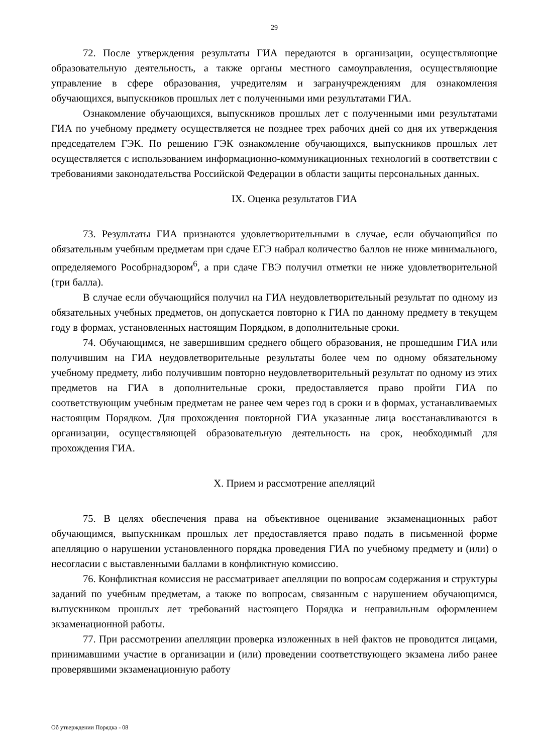29
72. После утверждения результаты ГИА передаются в организации, осуществляющие образовательную деятельность, а также органы местного самоуправления, осуществляющие управление в сфере образования, учредителям и загранучреждениям для ознакомления обучающихся, выпускников прошлых лет с полученными ими результатами ГИА.
Ознакомление обучающихся, выпускников прошлых лет с полученными ими результатами ГИА по учебному предмету осуществляется не позднее трех рабочих дней со дня их утверждения председателем ГЭК. По решению ГЭК ознакомление обучающихся, выпускников прошлых лет осуществляется с использованием информационно-коммуникационных технологий в соответствии с требованиями законодательства Российской Федерации в области защиты персональных данных.
IX. Оценка результатов ГИА
73. Результаты ГИА признаются удовлетворительными в случае, если обучающийся по обязательным учебным предметам при сдаче ЕГЭ набрал количество баллов не ниже минимального, определяемого Рособрнадзором<sup>6</sup>, а при сдаче ГВЭ получил отметки не ниже удовлетворительной (три балла).
В случае если обучающийся получил на ГИА неудовлетворительный результат по одному из обязательных учебных предметов, он допускается повторно к ГИА по данному предмету в текущем году в формах, установленных настоящим Порядком, в дополнительные сроки.
74. Обучающимся, не завершившим среднего общего образования, не прошедшим ГИА или получившим на ГИА неудовлетворительные результаты более чем по одному обязательному учебному предмету, либо получившим повторно неудовлетворительный результат по одному из этих предметов на ГИА в дополнительные сроки, предоставляется право пройти ГИА по соответствующим учебным предметам не ранее чем через год в сроки и в формах, устанавливаемых настоящим Порядком. Для прохождения повторной ГИА указанные лица восстанавливаются в организации, осуществляющей образовательную деятельность на срок, необходимый для прохождения ГИА.
X. Прием и рассмотрение апелляций
75. В целях обеспечения права на объективное оценивание экзаменационных работ обучающимся, выпускникам прошлых лет предоставляется право подать в письменной форме апелляцию о нарушении установленного порядка проведения ГИА по учебному предмету и (или) о несогласии с выставленными баллами в конфликтную комиссию.
76. Конфликтная комиссия не рассматривает апелляции по вопросам содержания и структуры заданий по учебным предметам, а также по вопросам, связанным с нарушением обучающимся, выпускником прошлых лет требований настоящего Порядка и неправильным оформлением экзаменационной работы.
77. При рассмотрении апелляции проверка изложенных в ней фактов не проводится лицами, принимавшими участие в организации и (или) проведении соответствующего экзамена либо ранее проверявшими экзаменационную работу
Об утверждении Порядка - 08